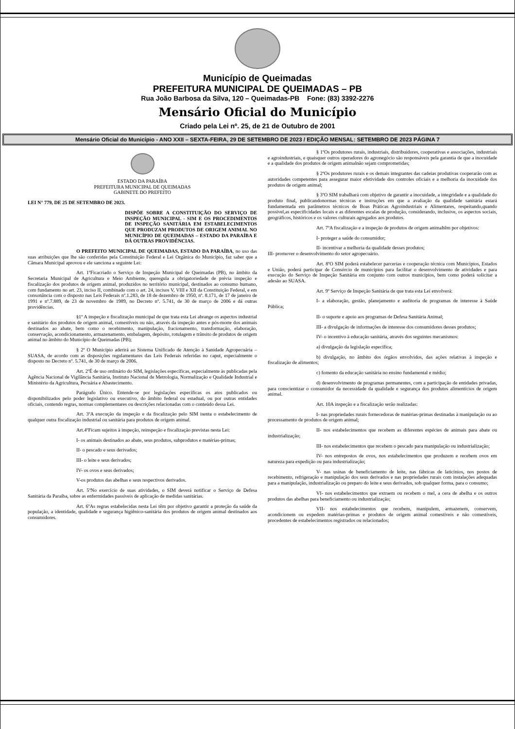Município de Queimadas
PREFEITURA MUNICIPAL DE QUEIMADAS – PB
Rua João Barbosa da Silva, 120 – Queimadas-PB Fone: (83) 3392-2276
Mensário Oficial do Município
Criado pela Lei nº. 25, de 21 de Outubro de 2001
Mensário Oficial do Município - ANO XXII – SEXTA-FEIRA, 29 DE SETEMBRO DE 2023 / EDIÇÃO MENSAL: SETEMBRO DE 2023 PÁGINA 7
ESTADO DA PARAÍBA
PREFEITURA MUNICIPAL DE QUEIMADAS
GABINETE DO PREFEITO
LEI N° 779, DE 25 DE SETEMBRO DE 2023.
DISPÕE SOBRE A CONSTITUIÇÃO DO SERVIÇO DE INSPEÇÃO MUNICIPAL - SIM E OS PROCEDIMENTOS DE INSPEÇÃO SANITÁRIA EM ESTABELECIMENTOS QUE PRODUZAM PRODUTOS DE ORIGEM ANIMAL NO MUNICÍPIO DE QUEIMADAS – ESTADO DA PARAÍBA E DÁ OUTRAS PROVIDÊNCIAS.
O PREFEITO MUNICIPAL DE QUEIMADAS, ESTADO DA PARAÍBA, no uso das suas atribuições que lhe são conferidas pela Constituição Federal e Lei Orgânica do Município, faz saber que a Câmara Municipal aprovou e ele sanciona a seguinte Lei:
Art. 1ºFicacriado o Serviço de Inspeção Municipal de Queimadas (PB), no âmbito da Secretaria Municipal de Agricultura e Meio Ambiente, queregula a obrigatoriedade de prévia inspeção e fiscalização dos produtos de origem animal, produzidos no território municipal, destinados ao consumo humano, com fundamento no art. 23, inciso II, combinado com o art. 24, incisos V, VIII e XII da Constituição Federal, e em consonância com o disposto nas Leis Federais nº.1.283, de 18 de dezembro de 1950, nº. 8.171, de 17 de janeiro de 1991 e nº.7.889, de 23 de novembro de 1989, no Decreto nº. 5.741, de 30 de março de 2006 e dá outras providências.
§1º A inspeção e fiscalização municipal de que trata esta Lei abrange os aspectos industrial e sanitário dos produtos de origem animal, comestíveis ou não, através da inspeção antes e pós-morte dos animais destinados ao abate, bem como o recebimento, manipulação, fracionamento, transformação, elaboração, conservação, acondicionamento, armazenamento, embalagem, depósito, rotulagem e trânsito de produtos de origem animal no âmbito do Município de Queimadas (PB);
§ 2º O Município aderirá ao Sistema Unificado de Atenção à Sanidade Agropecuária – SUASA, de acordo com as disposições regulamentares das Leis Federais referidas no caput, especialmente o disposto no Decreto nº. 5.741, de 30 de março de 2006.
Art. 2ºÉ de uso ordinário do SIM, legislações específicas, especialmente às publicadas pela Agência Nacional de Vigilância Sanitária, Instituto Nacional de Metrologia, Normalização e Qualidade Industrial e Ministério da Agricultura, Pecuária e Abastecimento.
Parágrafo Único. Entende-se por legislações específicas os atos publicados ou disponibilizados pelo poder legislativo ou executivo, do âmbito federal ou estadual, ou por outras entidades oficiais, contendo regras, normas complementares ou descrições relacionadas com o conteúdo dessa Lei.
Art. 3ºA execução da inspeção e da fiscalização pelo SIM isenta o estabelecimento de qualquer outra fiscalização industrial ou sanitária para produtos de origem animal.
Art.4ºFicam sujeitos à inspeção, reinspeção e fiscalização previstas nesta Lei:
I- os animais destinados ao abate, seus produtos, subprodutos e matérias-primas;
II- o pescado e seus derivados;
III- o leite e seus derivados;
IV- os ovos e seus derivados;
V-os produtos das abelhas e seus respectivos derivados.
Art. 5ºNo exercício de suas atividades, o SIM deverá notificar o Serviço de Defesa Sanitária da Paraíba, sobre as enfermidades passíveis de aplicação de medidas sanitárias.
Art. 6ºAs regras estabelecidas nesta Lei têm por objetivo garantir a proteção da saúde da população, a identidade, qualidade e segurança higiênico-sanitária dos produtos de origem animal destinados aos consumidores.
§ 1ºOs produtores rurais, industriais, distribuidores, cooperativas e associações, industriais e agroindustriais, e quaisquer outros operadores do agronegócio são responsáveis pela garantia de que a inocuidade e a qualidade dos produtos de origem animalnão sejam comprometidas;
§ 2ºOs produtores rurais e os demais integrantes das cadeias produtivas cooperarão com as autoridades competentes para assegurar maior efetividade dos controles oficiais e a melhoria da inocuidade dos produtos de origem animal;
§ 3ºO SIM trabalhará com objetivo de garantir a inocuidade, a integridade e a qualidade do produto final, publicandonormas técnicas e instruções em que a avaliação da qualidade sanitária estará fundamentada em parâmetros técnicos de Boas Práticas Agroindustriais e Alimentares, respeitando,quando possível,as especificidades locais e as diferentes escalas de produção, considerando, inclusive, os aspectos sociais, geográficos, históricos e os valores culturais agregados aos produtos.
Art. 7ºA fiscalização e a inspeção de produtos de origem animaltêm por objetivos:
I- proteger a saúde do consumidor;
II- incentivar a melhoria da qualidade desses produtos;
III- promover o desenvolvimento do setor agropecuário.
Art. 8ºO SIM poderá estabelecer parcerias e cooperação técnica com Municípios, Estados e União, poderá participar de Consórcio de municípios para facilitar o desenvolvimento de atividades e para execução do Serviço de Inspeção Sanitária em conjunto com outros municípios, bem como poderá solicitar a adesão ao SUASA.
Art. 9º Serviço de Inspeção Sanitária de que trata esta Lei envolverá:
I- a elaboração, gestão, planejamento e auditoria de programas de interesse à Saúde Pública;
II- o suporte e apoio aos programas de Defesa Sanitária Animal;
III- a divulgação de informações de interesse dos consumidores desses produtos;
IV- o incentivo à educação sanitária, através dos seguintes mecanismos:
a) divulgação da legislação específica;
b) divulgação, no âmbito dos órgãos envolvidos, das ações relativas à inspeção e fiscalização de alimentos;
c) fomento da educação sanitária no ensino fundamental e médio;
d) desenvolvimento de programas permanentes, com a participação de entidades privadas, para conscientizar o consumidor da necessidade da qualidade e segurança dos produtos alimentícios de origem animal.
Art. 10A inspeção e a fiscalização serão realizadas:
I- nas propriedades rurais fornecedoras de matérias-primas destinadas à manipulação ou ao processamento de produtos de origem animal;
II- nos estabelecimentos que recebem as diferentes espécies de animais para abate ou industrialização;
III- nos estabelecimentos que recebem o pescado para manipulação ou industrialização;
IV- nos entrepostos de ovos, nos estabelecimentos que produzem e recebem ovos em natureza para expedição ou para industrialização;
V- nas usinas de beneficiamento de leite, nas fábricas de laticínios, nos postos de recebimento, refrigeração e manipulação dos seus derivados e nas propriedades rurais com instalações adequadas para a manipulação, industrialização ou preparo do leite e seus derivados, sob qualquer forma, para o consumo;
VI- nos estabelecimentos que extraem ou recebem o mel, a cera de abelha e os outros produtos das abelhas para beneficiamento ou industrialização;
VII- nos estabelecimentos que recebem, manipulem, armazenem, conservem, acondicionem ou expedem matérias-primas e produtos de origem animal comestíveis e não comestíveis, procedentes de estabelecimentos registrados ou relacionados;